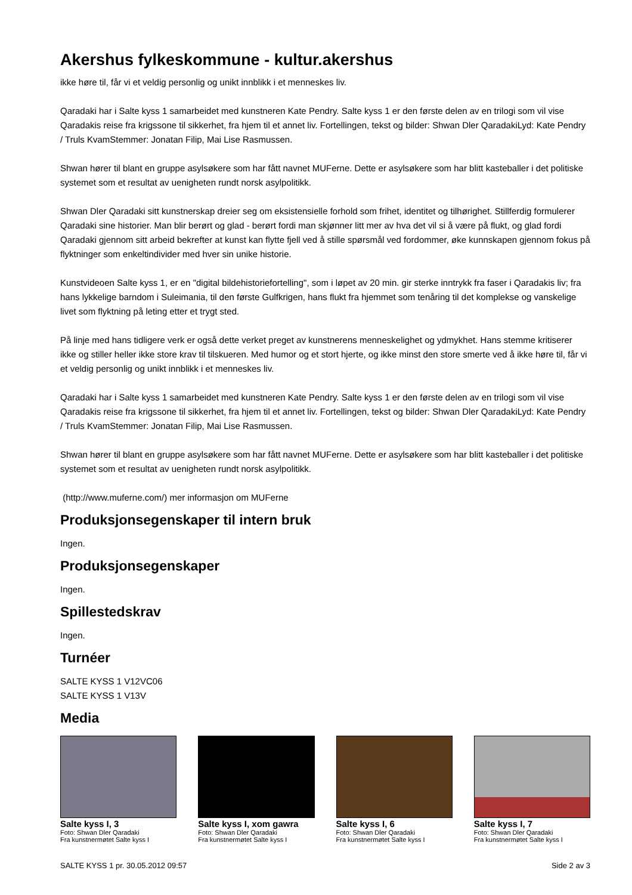Akershus fylkeskommune - kultur.akershus
ikke høre til, får vi et veldig personlig og unikt innblikk i et menneskes liv.
Qaradaki har i Salte kyss 1 samarbeidet med kunstneren Kate Pendry. Salte kyss 1 er den første delen av en trilogi som vil vise Qaradakis reise fra krigssone til sikkerhet, fra hjem til et annet liv. Fortellingen, tekst og bilder: Shwan Dler QaradakiLyd: Kate Pendry / Truls KvamStemmer: Jonatan Filip, Mai Lise Rasmussen.
Shwan hører til blant en gruppe asylsøkere som har fått navnet MUFerne. Dette er asylsøkere som har blitt kasteballer i det politiske systemet som et resultat av uenigheten rundt norsk asylpolitikk.
Shwan Dler Qaradaki sitt kunstnerskap dreier seg om eksistensielle forhold som frihet, identitet og tilhørighet. Stillferdig formulerer Qaradaki sine historier. Man blir berørt og glad - berørt fordi man skjønner litt mer av hva det vil si å være på flukt, og glad fordi Qaradaki gjennom sitt arbeid bekrefter at kunst kan flytte fjell ved å stille spørsmål ved fordommer, øke kunnskapen gjennom fokus på flyktninger som enkeltindivider med hver sin unike historie.
Kunstvideoen Salte kyss 1, er en "digital bildehistoriefortelling", som i løpet av 20 min. gir sterke inntrykk fra faser i Qaradakis liv; fra hans lykkelige barndom i Suleimania, til den første Gulfkrigen, hans flukt fra hjemmet som tenåring til det komplekse og vanskelige livet som flyktning på leting etter et trygt sted.
På linje med hans tidligere verk er også dette verket preget av kunstnerens menneskelighet og ydmykhet. Hans stemme kritiserer ikke og stiller heller ikke store krav til tilskueren. Med humor og et stort hjerte, og ikke minst den store smerte ved å ikke høre til, får vi et veldig personlig og unikt innblikk i et menneskes liv.
Qaradaki har i Salte kyss 1 samarbeidet med kunstneren Kate Pendry. Salte kyss 1 er den første delen av en trilogi som vil vise Qaradakis reise fra krigssone til sikkerhet, fra hjem til et annet liv. Fortellingen, tekst og bilder: Shwan Dler QaradakiLyd: Kate Pendry / Truls KvamStemmer: Jonatan Filip, Mai Lise Rasmussen.
Shwan hører til blant en gruppe asylsøkere som har fått navnet MUFerne. Dette er asylsøkere som har blitt kasteballer i det politiske systemet som et resultat av uenigheten rundt norsk asylpolitikk.
(http://www.muferne.com/) mer informasjon om MUFerne
Produksjonsegenskaper til intern bruk
Ingen.
Produksjonsegenskaper
Ingen.
Spillestedskrav
Ingen.
Turnéer
SALTE KYSS 1 V12VC06
SALTE KYSS 1 V13V
Media
Salte kyss I, 3
Foto: Shwan Dler Qaradaki
Fra kunstnermøtet Salte kyss I
Salte kyss I, xom gawra
Foto: Shwan Dler Qaradaki
Fra kunstnermøtet Salte kyss I
Salte kyss I, 6
Foto: Shwan Dler Qaradaki
Fra kunstnermøtet Salte kyss I
Salte kyss I, 7
Foto: Shwan Dler Qaradaki
Fra kunstnermøtet Salte kyss I
SALTE KYSS 1 pr. 30.05.2012 09:57 Side 2 av 3